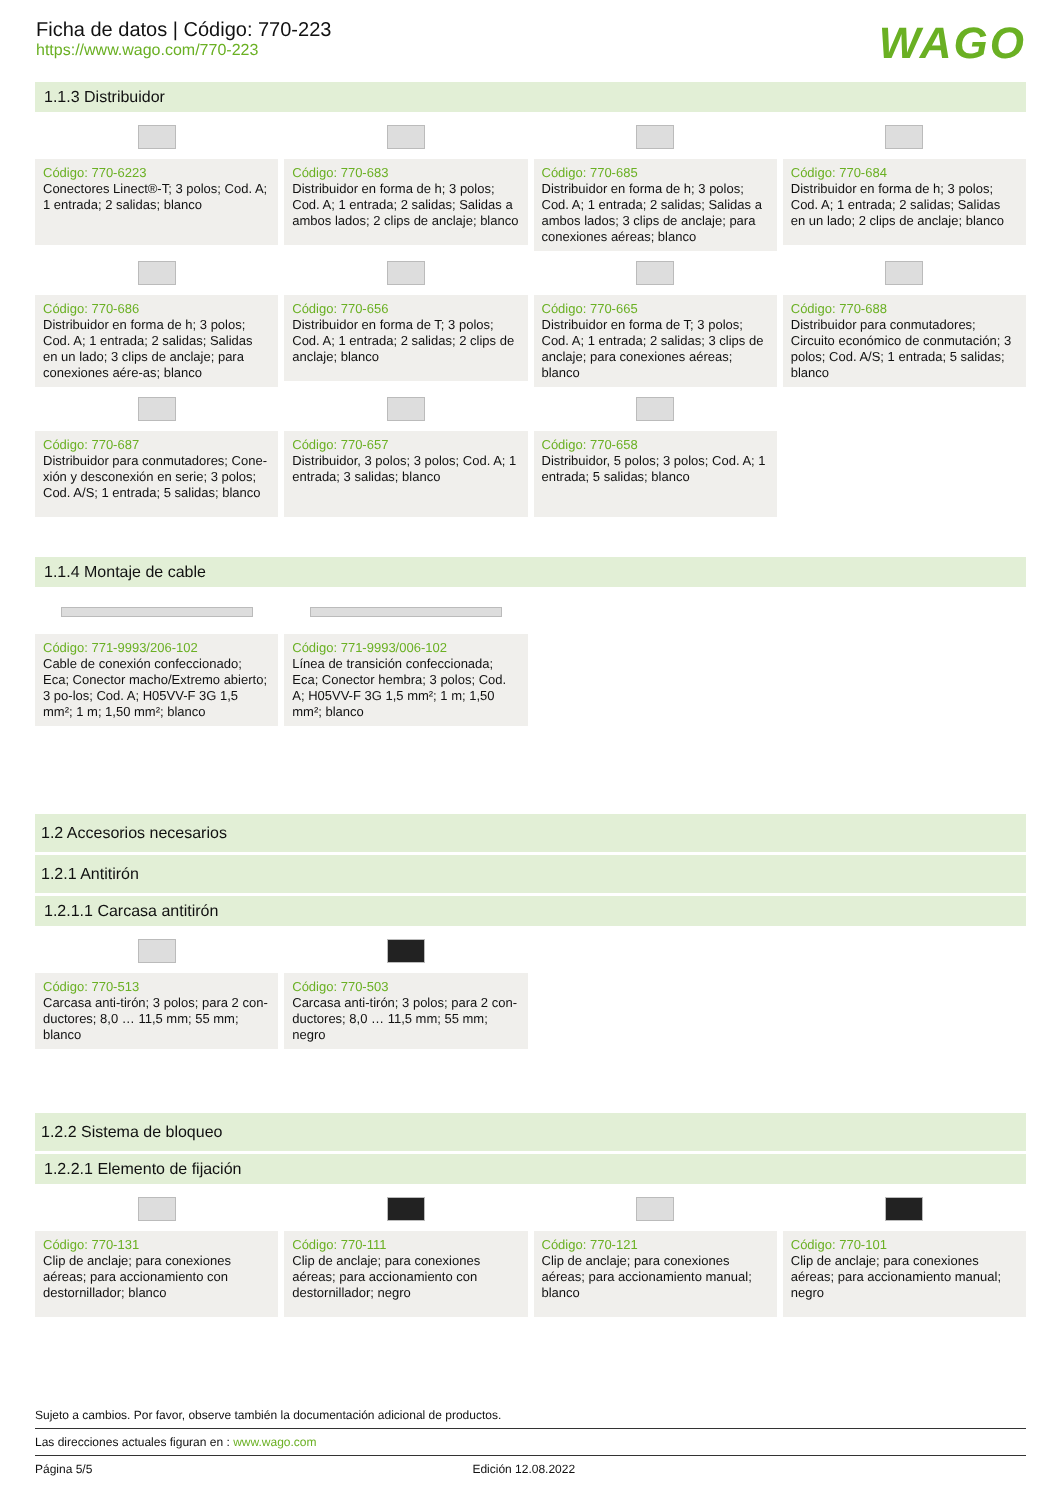Ficha de datos | Código: 770-223
https://www.wago.com/770-223
WAGO
1.1.3 Distribuidor
Código: 770-6223
Conectores Linect®-T; 3 polos; Cod. A; 1 entrada; 2 salidas; blanco
Código: 770-683
Distribuidor en forma de h; 3 polos; Cod. A; 1 entrada; 2 salidas; Salidas a ambos lados; 2 clips de anclaje; blanco
Código: 770-685
Distribuidor en forma de h; 3 polos; Cod. A; 1 entrada; 2 salidas; Salidas a ambos lados; 3 clips de anclaje; para conexiones aéreas; blanco
Código: 770-684
Distribuidor en forma de h; 3 polos; Cod. A; 1 entrada; 2 salidas; Salidas en un lado; 2 clips de anclaje; blanco
Código: 770-686
Distribuidor en forma de h; 3 polos; Cod. A; 1 entrada; 2 salidas; Salidas en un lado; 3 clips de anclaje; para conexiones aére-as; blanco
Código: 770-656
Distribuidor en forma de T; 3 polos; Cod. A; 1 entrada; 2 salidas; 2 clips de anclaje; blanco
Código: 770-665
Distribuidor en forma de T; 3 polos; Cod. A; 1 entrada; 2 salidas; 3 clips de anclaje; para conexiones aéreas; blanco
Código: 770-688
Distribuidor para conmutadores; Circuito económico de conmutación; 3 polos; Cod. A/S; 1 entrada; 5 salidas; blanco
Código: 770-687
Distribuidor para conmutadores; Cone-xión y desconexión en serie; 3 polos; Cod. A/S; 1 entrada; 5 salidas; blanco
Código: 770-657
Distribuidor, 3 polos; 3 polos; Cod. A; 1 entrada; 3 salidas; blanco
Código: 770-658
Distribuidor, 5 polos; 3 polos; Cod. A; 1 entrada; 5 salidas; blanco
1.1.4 Montaje de cable
Código: 771-9993/206-102
Cable de conexión confeccionado; Eca; Conector macho/Extremo abierto; 3 po-los; Cod. A; H05VV-F 3G 1,5 mm²; 1 m; 1,50 mm²; blanco
Código: 771-9993/006-102
Línea de transición confeccionada; Eca; Conector hembra; 3 polos; Cod. A; H05VV-F 3G 1,5 mm²; 1 m; 1,50 mm²; blanco
1.2 Accesorios necesarios
1.2.1 Antitirón
1.2.1.1 Carcasa antitirón
Código: 770-513
Carcasa anti-tirón; 3 polos; para 2 con-ductores; 8,0 … 11,5 mm; 55 mm; blanco
Código: 770-503
Carcasa anti-tirón; 3 polos; para 2 con-ductores; 8,0 … 11,5 mm; 55 mm; negro
1.2.2 Sistema de bloqueo
1.2.2.1 Elemento de fijación
Código: 770-131
Clip de anclaje; para conexiones aéreas; para accionamiento con destornillador; blanco
Código: 770-111
Clip de anclaje; para conexiones aéreas; para accionamiento con destornillador; negro
Código: 770-121
Clip de anclaje; para conexiones aéreas; para accionamiento manual; blanco
Código: 770-101
Clip de anclaje; para conexiones aéreas; para accionamiento manual; negro
Sujeto a cambios. Por favor, observe también la documentación adicional de productos.
Las direcciones actuales figuran en : www.wago.com
Página 5/5 Edición 12.08.2022